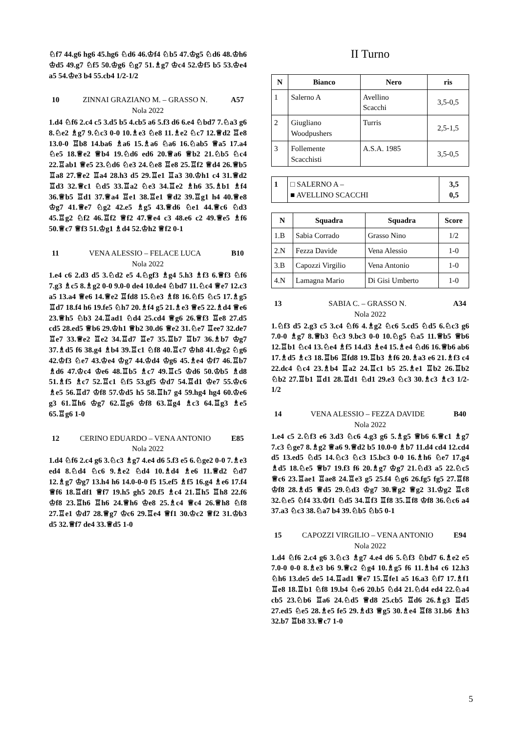♘f7 44.g6 hg6 45.hg6 ♘d6 46.♔f4 ♘b5 47.♔g5 ♘d6 48.♔h6 ♔d5 49.g7 ♘f5 50.♔g6 ♘g7 51.♗g7 ♔c4 52.♔f5 b5 53.♔e4 a5 54.♔e3 b4 55.cb4 1/2-1/2
10 ZINNAI GRAZIANO M. – GRASSO N. A57
Nola 2022
1.d4 ♘f6 2.c4 c5 3.d5 b5 4.cb5 a6 5.f3 d6 6.e4 ♘bd7 7.♘a3 g6 8.♘e2 ♗g7 9.♘c3 0-0 10.♗e3 ♘e8 11.♗e2 ♘c7 12.♕d2 ♖e8 13.0-0 ♖b8 14.ba6 ♗a6 15.♗a6 ♘a6 16.♘ab5 ♕a5 17.a4 ♘e5 18.♕e2 ♕b4 19.♘d6 ed6 20.♕a6 ♕b2 21.♘b5 ♘c4 22.♖ab1 ♕e5 23.♘d6 ♘e3 24.♘e8 ♖e8 25.♖f2 ♕d4 26.♕b5 ♖a8 27.♕e2 ♖a4 28.h3 d5 29.♖e1 ♖a3 30.♔h1 c4 31.♕d2 ♖d3 32.♕c1 ♘d5 33.♖a2 ♘e3 34.♖e2 ♗h6 35.♗b1 ♗f4 36.♕b5 ♖d1 37.♕a4 ♖e1 38.♖e1 ♕d2 39.♖g1 h4 40.♕e8 ♔g7 41.♕e7 ♘g2 42.e5 ♗g5 43.♕d6 ♘e1 44.♕c6 ♘d3 45.♖g2 ♘f2 46.♖f2 ♕f2 47.♕e4 c3 48.e6 c2 49.♕e5 ♗f6 50.♕c7 ♕f3 51.♔g1 ♗d4 52.♔h2 ♕f2 0-1
11 VENA ALESSIO – FELACE LUCA B10
Nola 2022
1.e4 c6 2.d3 d5 3.♘d2 e5 4.♘gf3 ♗g4 5.h3 ♗f3 6.♕f3 ♘f6 7.g3 ♗c5 8.♗g2 0-0 9.0-0 de4 10.de4 ♘bd7 11.♘c4 ♕e7 12.c3 a5 13.a4 ♕e6 14.♕e2 ♖fd8 15.♘e3 ♗f8 16.♘f5 ♘c5 17.♗g5 ♖d7 18.f4 h6 19.fe5 ♘h7 20.♗f4 g5 21.♗e3 ♕e5 22.♗d4 ♕e6 23.♕h5 ♘b3 24.♖ad1 ♘d4 25.cd4 ♕g6 26.♕f3 ♖e8 27.d5 cd5 28.ed5 ♕b6 29.♔h1 ♕b2 30.d6 ♕e2 31.♘e7 ♖ee7 32.de7 ♖e7 33.♕e2 ♖e2 34.♖d7 ♖e7 35.♖b7 ♖b7 36.♗b7 ♔g7 37.♗d5 f6 38.g4 ♗b4 39.♖c1 ♘f8 40.♖c7 ♔h8 41.♔g2 ♘g6 42.♔f3 ♘e7 43.♔e4 ♔g7 44.♔d4 ♔g6 45.♗e4 ♔f7 46.♖b7 ♗d6 47.♔c4 ♔e6 48.♖b5 ♗c7 49.♖c5 ♔d6 50.♔b5 ♗d8 51.♗f5 ♗c7 52.♖c1 ♘f5 53.gf5 ♔d7 54.♖d1 ♔e7 55.♔c6 ♗e5 56.♖d7 ♔f8 57.♔d5 h5 58.♖h7 g4 59.hg4 hg4 60.♔e6 g3 61.♖h6 ♔g7 62.♖g6 ♔f8 63.♖g4 ♗c3 64.♖g3 ♗e5 65.♖g6 1-0
12 CERINO EDUARDO – VENA ANTONIO E85
Nola 2022
1.d4 ♘f6 2.c4 g6 3.♘c3 ♗g7 4.e4 d6 5.f3 e5 6.♘ge2 0-0 7.♗e3 ed4 8.♘d4 ♘c6 9.♗e2 ♘d4 10.♗d4 ♗e6 11.♕d2 ♘d7 12.♗g7 ♔g7 13.h4 h6 14.0-0-0 f5 15.ef5 ♗f5 16.g4 ♗e6 17.f4 ♕f6 18.♖df1 ♕f7 19.h5 gh5 20.f5 ♗c4 21.♖h5 ♖h8 22.f6 ♔f8 23.♖h6 ♖h6 24.♕h6 ♔e8 25.♗c4 ♕c4 26.♕h8 ♘f8 27.♖e1 ♔d7 28.♕g7 ♔c6 29.♖e4 ♕f1 30.♔c2 ♕f2 31.♔b3 d5 32.♕f7 de4 33.♕d5 1-0
II Turno
| N | Bianco | Nero | ris |
| --- | --- | --- | --- |
| 1 | Salerno A | Avellino Scacchi | 3,5-0,5 |
| 2 | Giugliano Woodpushers | Turris | 2,5-1,5 |
| 3 | Follemente Scacchisti | A.S.A. 1985 | 3,5-0,5 |
| 1 | □ SALERNO A – ■ AVELLINO SCACCHI | 3,5 0,5 |
| N | Squadra | Squadra | Score |
| --- | --- | --- | --- |
| 1.B | Sabia Corrado | Grasso Nino | 1/2 |
| 2.N | Fezza Davide | Vena Alessio | 1-0 |
| 3.B | Capozzi Virgilio | Vena Antonio | 1-0 |
| 4.N | Lamagna Mario | Di Gisi Umberto | 1-0 |
13 SABIA C. – GRASSO N. A34
Nola 2022
1.♘f3 d5 2.g3 c5 3.c4 ♘f6 4.♗g2 ♘c6 5.cd5 ♘d5 6.♘c3 g6 7.0-0 ♗g7 8.♕b3 ♘c3 9.bc3 0-0 10.♘g5 ♘a5 11.♕b5 ♕b6 12.♖b1 ♘c4 13.♘e4 ♗f5 14.d3 ♗e4 15.♗e4 ♘d6 16.♕b6 ab6 17.♗d5 ♗c3 18.♖b6 ♖fd8 19.♖b3 ♗f6 20.♗a3 e6 21.♗f3 c4 22.dc4 ♘c4 23.♗b4 ♖a2 24.♖c1 b5 25.♗e1 ♖b2 26.♖b2 ♘b2 27.♖b1 ♖d1 28.♖d1 ♘d1 29.e3 ♘c3 30.♗c3 ♗c3 1/2-1/2
14 VENA ALESSIO – FEZZA DAVIDE B40
Nola 2022
1.e4 c5 2.♘f3 e6 3.d3 ♘c6 4.g3 g6 5.♗g5 ♕b6 6.♕c1 ♗g7 7.c3 ♘ge7 8.♗g2 ♕a6 9.♕d2 b5 10.0-0 ♗b7 11.d4 cd4 12.cd4 d5 13.ed5 ♘d5 14.♘c3 ♘c3 15.bc3 0-0 16.♗h6 ♘e7 17.g4 ♗d5 18.♘e5 ♕b7 19.f3 f6 20.♗g7 ♔g7 21.♘d3 a5 22.♘c5 ♕c6 23.♖ae1 ♖ae8 24.♖e3 g5 25.f4 ♘g6 26.fg5 fg5 27.♖f8 ♔f8 28.♗d5 ♕d5 29.♘d3 ♔g7 30.♕g2 ♕g2 31.♔g2 ♖c8 32.♘e5 ♘f4 33.♔f1 ♘d5 34.♖f3 ♖f8 35.♖f8 ♔f8 36.♘c6 a4 37.a3 ♘c3 38.♘a7 b4 39.♘b5 ♘b5 0-1
15 CAPOZZI VIRGILIO – VENA ANTONIO E94
Nola 2022
1.d4 ♘f6 2.c4 g6 3.♘c3 ♗g7 4.e4 d6 5.♘f3 ♘bd7 6.♗e2 e5 7.0-0 0-0 8.♗e3 b6 9.♕c2 ♘g4 10.♗g5 f6 11.♗h4 c6 12.h3 ♘h6 13.de5 de5 14.♖ad1 ♕e7 15.♖fe1 a5 16.a3 ♘f7 17.♗f1 ♖e8 18.♖b1 ♘f8 19.b4 ♘e6 20.b5 ♘d4 21.♘d4 ed4 22.♘a4 cb5 23.♘b6 ♖a6 24.♘d5 ♕d8 25.cb5 ♖d6 26.♗g3 ♖d5 27.ed5 ♘e5 28.♗e5 fe5 29.♗d3 ♕g5 30.♗e4 ♖f8 31.b6 ♗h3 32.b7 ♖b8 33.♕c7 1-0
5